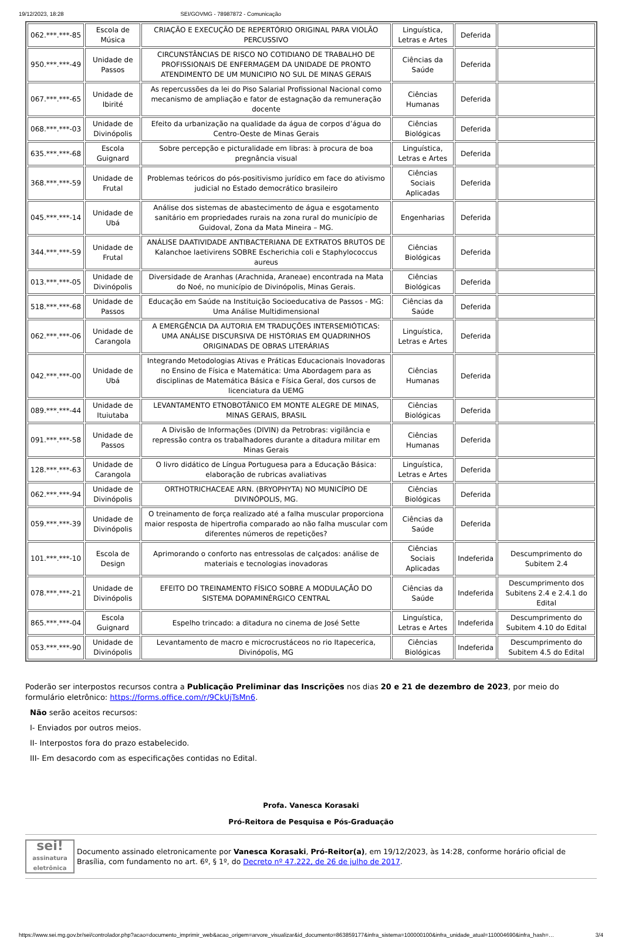19/12/2023, 18:28 SEI/GOVMG - 78987872 - Comunicação
| 062.***.***-85 | Escola de Música | CRIAÇÃO E EXECUÇÃO DE REPERTÓRIO ORIGINAL PARA VIOLÃO PERCUSSIVO | Linguística, Letras e Artes | Deferida | |
| 950.***.***-49 | Unidade de Passos | CIRCUNSTÂNCIAS DE RISCO NO COTIDIANO DE TRABALHO DE PROFISSIONAIS DE ENFERMAGEM DA UNIDADE DE PRONTO ATENDIMENTO DE UM MUNICIPIO NO SUL DE MINAS GERAIS | Ciências da Saúde | Deferida | |
| 067.***.***-65 | Unidade de Ibirité | As repercussões da lei do Piso Salarial Profissional Nacional como mecanismo de ampliação e fator de estagnação da remuneração docente | Ciências Humanas | Deferida | |
| 068.***.***-03 | Unidade de Divinópolis | Efeito da urbanização na qualidade da água de corpos d’água do Centro-Oeste de Minas Gerais | Ciências Biológicas | Deferida | |
| 635.***.***-68 | Escola Guignard | Sobre percepção e picturalidade em libras: à procura de boa pregnância visual | Linguística, Letras e Artes | Deferida | |
| 368.***.***-59 | Unidade de Frutal | Problemas teóricos do pós-positivismo jurídico em face do ativismo judicial no Estado democrático brasileiro | Ciências Sociais Aplicadas | Deferida | |
| 045.***.***-14 | Unidade de Ubá | Análise dos sistemas de abastecimento de água e esgotamento sanitário em propriedades rurais na zona rural do município de Guidoval, Zona da Mata Mineira – MG. | Engenharias | Deferida | |
| 344.***.***-59 | Unidade de Frutal | ANÁLISE DAATIVIDADE ANTIBACTERIANA DE EXTRATOS BRUTOS DE Kalanchoe laetivirens SOBRE Escherichia coli e Staphylococcus aureus | Ciências Biológicas | Deferida | |
| 013.***.***-05 | Unidade de Divinópolis | Diversidade de Aranhas (Arachnida, Araneae) encontrada na Mata do Noé, no município de Divinópolis, Minas Gerais. | Ciências Biológicas | Deferida | |
| 518.***.***-68 | Unidade de Passos | Educação em Saúde na Instituição Socioeducativa de Passos - MG: Uma Análise Multidimensional | Ciências da Saúde | Deferida | |
| 062.***.***-06 | Unidade de Carangola | A EMERGÊNCIA DA AUTORIA EM TRADUÇÕES INTERSEMIÓTICAS: UMA ANÁLISE DISCURSIVA DE HISTÓRIAS EM QUADRINHOS ORIGINADAS DE OBRAS LITERÁRIAS | Linguística, Letras e Artes | Deferida | |
| 042.***.***-00 | Unidade de Ubá | Integrando Metodologias Ativas e Práticas Educacionais Inovadoras no Ensino de Física e Matemática: Uma Abordagem para as disciplinas de Matemática Básica e Física Geral, dos cursos de licenciatura da UEMG | Ciências Humanas | Deferida | |
| 089.***.***-44 | Unidade de Ituiutaba | LEVANTAMENTO ETNOBOTÂNICO EM MONTE ALEGRE DE MINAS, MINAS GERAIS, BRASIL | Ciências Biológicas | Deferida | |
| 091.***.***-58 | Unidade de Passos | A Divisão de Informações (DIVIN) da Petrobras: vigilância e repressão contra os trabalhadores durante a ditadura militar em Minas Gerais | Ciências Humanas | Deferida | |
| 128.***.***-63 | Unidade de Carangola | O livro didático de Língua Portuguesa para a Educação Básica: elaboração de rubricas avaliativas | Linguística, Letras e Artes | Deferida | |
| 062.***.***-94 | Unidade de Divinópolis | ORTHOTRICHACEAE ARN. (BRYOPHYTA) NO MUNICÍPIO DE DIVINÓPOLIS, MG. | Ciências Biológicas | Deferida | |
| 059.***.***-39 | Unidade de Divinópolis | O treinamento de força realizado até a falha muscular proporciona maior resposta de hipertrofia comparado ao não falha muscular com diferentes números de repetições? | Ciências da Saúde | Deferida | |
| 101.***.***-10 | Escola de Design | Aprimorando o conforto nas entressolas de calçados: análise de materiais e tecnologias inovadoras | Ciências Sociais Aplicadas | Indeferida | Descumprimento do Subitem 2.4 |
| 078.***.***-21 | Unidade de Divinópolis | EFEITO DO TREINAMENTO FÍSICO SOBRE A MODULAÇÃO DO SISTEMA DOPAMINÉRGICO CENTRAL | Ciências da Saúde | Indeferida | Descumprimento dos Subitens 2.4 e 2.4.1 do Edital |
| 865.***.***-04 | Escola Guignard | Espelho trincado: a ditadura no cinema de José Sette | Linguística, Letras e Artes | Indeferida | Descumprimento do Subitem 4.10 do Edital |
| 053.***.***-90 | Unidade de Divinópolis | Levantamento de macro e microcrustáceos no rio Itapecerica, Divinópolis, MG | Ciências Biológicas | Indeferida | Descumprimento do Subitem 4.5 do Edital |
Poderão ser interpostos recursos contra a Publicação Preliminar das Inscrições nos dias 20 e 21 de dezembro de 2023, por meio do formulário eletrônico: https://forms.office.com/r/9CkUjTsMn6.
Não serão aceitos recursos:
I- Enviados por outros meios.
II- Interpostos fora do prazo estabelecido.
III- Em desacordo com as especificações contidas no Edital.
Profa. Vanesca Korasaki
Pró-Reitora de Pesquisa e Pós-Graduação
sei!
assinatura eletrônica
Documento assinado eletronicamente por Vanesca Korasaki, Pró-Reitor(a), em 19/12/2023, às 14:28, conforme horário oficial de Brasília, com fundamento no art. 6º, § 1º, do Decreto nº 47.222, de 26 de julho de 2017.
https://www.sei.mg.gov.br/sei/controlador.php?acao=documento_imprimir_web&acao_origem=arvore_visualizar&id_documento=863859177&infra_sistema=100000100&infra_unidade_atual=110004690&infra_hash=… 3/4